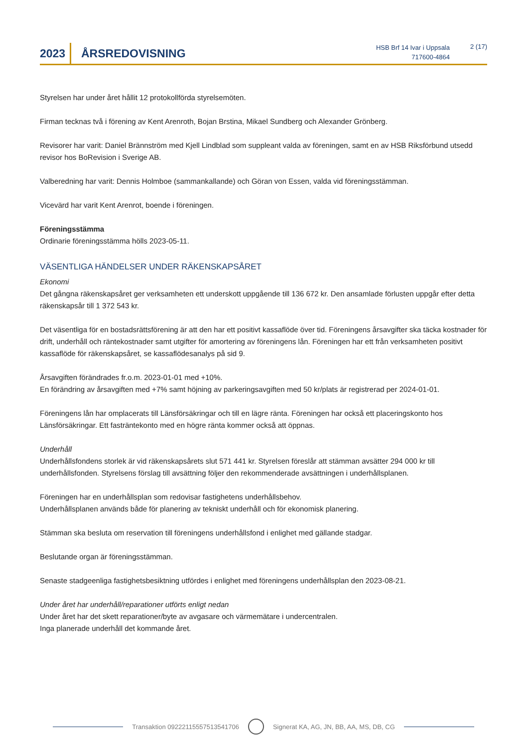2023
ÅRSREDOVISNING
HSB Brf 14 Ivar i Uppsala
717600-4864
2 (17)
Styrelsen har under året hållit 12 protokollförda styrelsemöten.
Firman tecknas två i förening av Kent Arenroth, Bojan Brstina, Mikael Sundberg och Alexander Grönberg.
Revisorer har varit: Daniel Brännström med Kjell Lindblad som suppleant valda av föreningen, samt en av HSB Riksförbund utsedd revisor hos BoRevision i Sverige AB.
Valberedning har varit: Dennis Holmboe (sammankallande) och Göran von Essen, valda vid föreningsstämman.
Vicevärd har varit Kent Arenrot, boende i föreningen.
Föreningsstämma
Ordinarie föreningsstämma hölls 2023-05-11.
VÄSENTLIGA HÄNDELSER UNDER RÄKENSKAPSÅRET
Ekonomi
Det gångna räkenskapsåret ger verksamheten ett underskott uppgående till 136 672 kr. Den ansamlade förlusten uppgår efter detta räkenskapsår till 1 372 543 kr.
Det väsentliga för en bostadsrättsförening är att den har ett positivt kassaflöde över tid. Föreningens årsavgifter ska täcka kostnader för drift, underhåll och räntekostnader samt utgifter för amortering av föreningens lån. Föreningen har ett från verksamheten positivt kassaflöde för räkenskapsåret, se kassaflödesanalys på sid 9.
Årsavgiften förändrades fr.o.m. 2023-01-01 med +10%.
En förändring av årsavgiften med +7% samt höjning av parkeringsavgiften med 50 kr/plats är registrerad per 2024-01-01.
Föreningens lån har omplacerats till Länsförsäkringar och till en lägre ränta. Föreningen har också ett placeringskonto hos Länsförsäkringar. Ett fasträntekonto med en högre ränta kommer också att öppnas.
Underhåll
Underhållsfondens storlek är vid räkenskapsårets slut 571 441 kr. Styrelsen föreslår att stämman avsätter 294 000 kr till underhållsfonden. Styrelsens förslag till avsättning följer den rekommenderade avsättningen i underhållsplanen.
Föreningen har en underhållsplan som redovisar fastighetens underhållsbehov.
Underhållsplanen används både för planering av tekniskt underhåll och för ekonomisk planering.
Stämman ska besluta om reservation till föreningens underhållsfond i enlighet med gällande stadgar.
Beslutande organ är föreningsstämman.
Senaste stadgeenliga fastighetsbesiktning utfördes i enlighet med föreningens underhållsplan den 2023-08-21.
Under året har underhåll/reparationer utförts enligt nedan
Under året har det skett reparationer/byte av avgasare och värmemätare i undercentralen.
Inga planerade underhåll det kommande året.
Transaktion 09222115557513541706
Signerat KA, AG, JN, BB, AA, MS, DB, CG